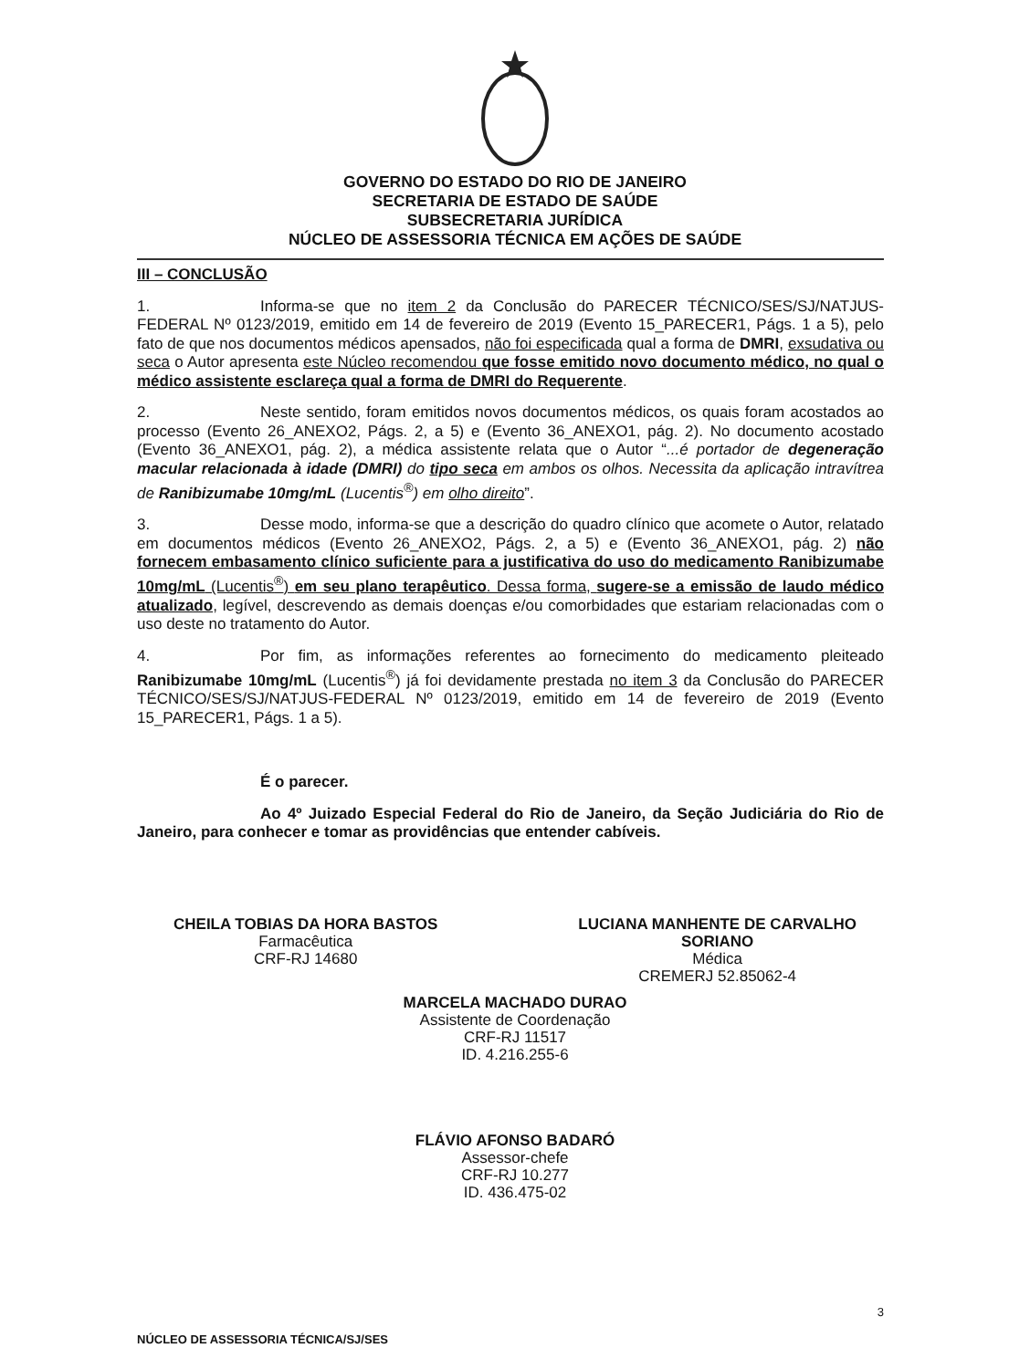GOVERNO DO ESTADO DO RIO DE JANEIRO
SECRETARIA DE ESTADO DE SAÚDE
SUBSECRETARIA JURÍDICA
NÚCLEO DE ASSESSORIA TÉCNICA EM AÇÕES DE SAÚDE
III – CONCLUSÃO
1. Informa-se que no item 2 da Conclusão do PARECER TÉCNICO/SES/SJ/NATJUS-FEDERAL Nº 0123/2019, emitido em 14 de fevereiro de 2019 (Evento 15_PARECER1, Págs. 1 a 5), pelo fato de que nos documentos médicos apensados, não foi especificada qual a forma de DMRI, exsudativa ou seca o Autor apresenta este Núcleo recomendou que fosse emitido novo documento médico, no qual o médico assistente esclareça qual a forma de DMRI do Requerente.
2. Neste sentido, foram emitidos novos documentos médicos, os quais foram acostados ao processo (Evento 26_ANEXO2, Págs. 2, a 5) e (Evento 36_ANEXO1, pág. 2). No documento acostado (Evento 36_ANEXO1, pág. 2), a médica assistente relata que o Autor “...é portador de degeneração macular relacionada à idade (DMRI) do tipo seca em ambos os olhos. Necessita da aplicação intravítrea de Ranibizumabe 10mg/mL (Lucentis<sup>®</sup>) em olho direito”.
3. Desse modo, informa-se que a descrição do quadro clínico que acomete o Autor, relatado em documentos médicos (Evento 26_ANEXO2, Págs. 2, a 5) e (Evento 36_ANEXO1, pág. 2) não fornecem embasamento clínico suficiente para a justificativa do uso do medicamento Ranibizumabe 10mg/mL (Lucentis<sup>®</sup>) em seu plano terapêutico. Dessa forma, sugere-se a emissão de laudo médico atualizado, legível, descrevendo as demais doenças e/ou comorbidades que estariam relacionadas com o uso deste no tratamento do Autor.
4. Por fim, as informações referentes ao fornecimento do medicamento pleiteado Ranibizumabe 10mg/mL (Lucentis<sup>®</sup>) já foi devidamente prestada no item 3 da Conclusão do PARECER TÉCNICO/SES/SJ/NATJUS-FEDERAL Nº 0123/2019, emitido em 14 de fevereiro de 2019 (Evento 15_PARECER1, Págs. 1 a 5).
É o parecer.
Ao 4º Juizado Especial Federal do Rio de Janeiro, da Seção Judiciária do Rio de Janeiro, para conhecer e tomar as providências que entender cabíveis.
CHEILA TOBIAS DA HORA BASTOS
Farmacêutica
CRF-RJ 14680
LUCIANA MANHENTE DE CARVALHO
SORIANO
Médica
CREMERJ 52.85062-4
MARCELA MACHADO DURAO
Assistente de Coordenação
CRF-RJ 11517
ID. 4.216.255-6
FLÁVIO AFONSO BADARÓ
Assessor-chefe
CRF-RJ 10.277
ID. 436.475-02
3
NÚCLEO DE ASSESSORIA TÉCNICA/SJ/SES